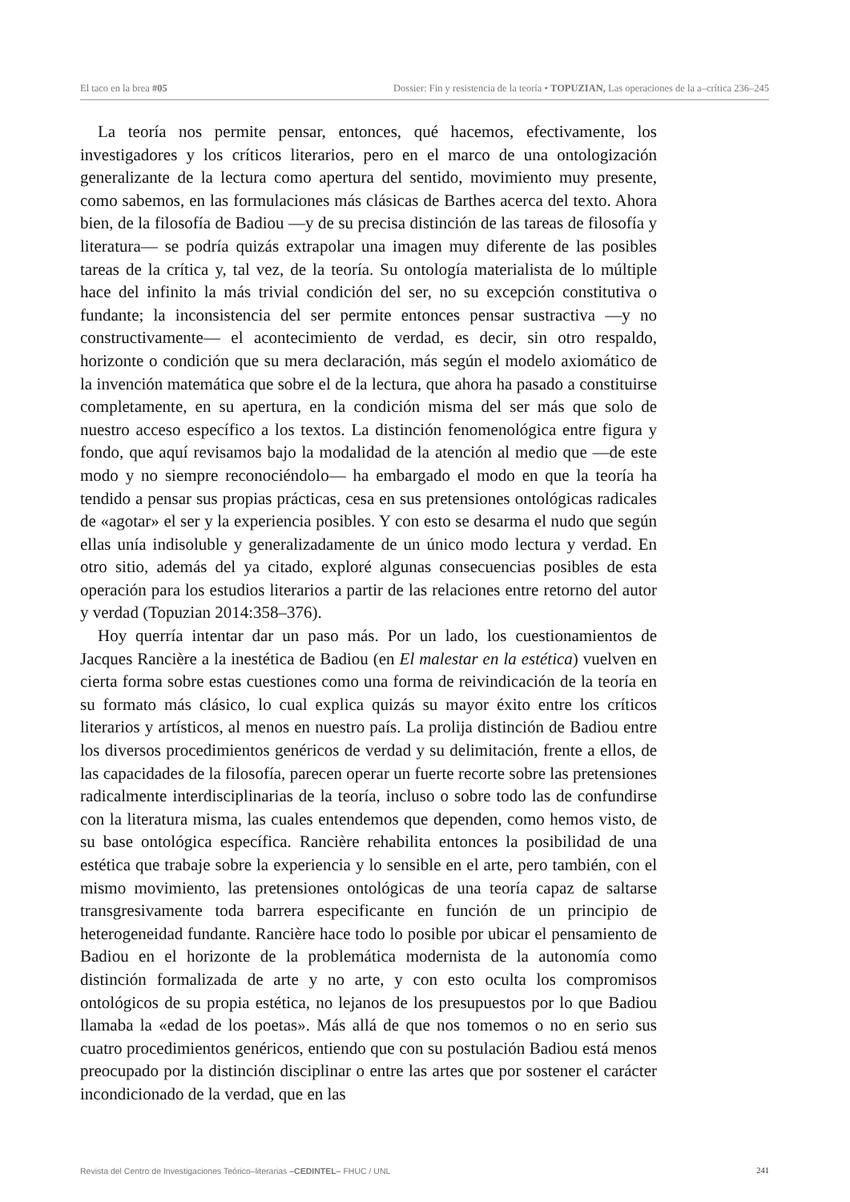El taco en la brea #05 Dossier: Fin y resistencia de la teoría • TOPUZIAN, Las operaciones de la a–crítica 236–245
La teoría nos permite pensar, entonces, qué hacemos, efectivamente, los investigadores y los críticos literarios, pero en el marco de una ontologización generalizante de la lectura como apertura del sentido, movimiento muy presente, como sabemos, en las formulaciones más clásicas de Barthes acerca del texto. Ahora bien, de la filosofía de Badiou —y de su precisa distinción de las tareas de filosofía y literatura— se podría quizás extrapolar una imagen muy diferente de las posibles tareas de la crítica y, tal vez, de la teoría. Su ontología materialista de lo múltiple hace del infinito la más trivial condición del ser, no su excepción constitutiva o fundante; la inconsistencia del ser permite entonces pensar sustractiva —y no constructivamente— el acontecimiento de verdad, es decir, sin otro respaldo, horizonte o condición que su mera declaración, más según el modelo axiomático de la invención matemática que sobre el de la lectura, que ahora ha pasado a constituirse completamente, en su apertura, en la condición misma del ser más que solo de nuestro acceso específico a los textos. La distinción fenomenológica entre figura y fondo, que aquí revisamos bajo la modalidad de la atención al medio que —de este modo y no siempre reconociéndolo— ha embargado el modo en que la teoría ha tendido a pensar sus propias prácticas, cesa en sus pretensiones ontológicas radicales de «agotar» el ser y la experiencia posibles. Y con esto se desarma el nudo que según ellas unía indisoluble y generalizadamente de un único modo lectura y verdad. En otro sitio, además del ya citado, exploré algunas consecuencias posibles de esta operación para los estudios literarios a partir de las relaciones entre retorno del autor y verdad (Topuzian 2014:358–376).
Hoy querría intentar dar un paso más. Por un lado, los cuestionamientos de Jacques Rancière a la inestética de Badiou (en El malestar en la estética) vuelven en cierta forma sobre estas cuestiones como una forma de reivindicación de la teoría en su formato más clásico, lo cual explica quizás su mayor éxito entre los críticos literarios y artísticos, al menos en nuestro país. La prolija distinción de Badiou entre los diversos procedimientos genéricos de verdad y su delimitación, frente a ellos, de las capacidades de la filosofía, parecen operar un fuerte recorte sobre las pretensiones radicalmente interdisciplinarias de la teoría, incluso o sobre todo las de confundirse con la literatura misma, las cuales entendemos que dependen, como hemos visto, de su base ontológica específica. Rancière rehabilita entonces la posibilidad de una estética que trabaje sobre la experiencia y lo sensible en el arte, pero también, con el mismo movimiento, las pretensiones ontológicas de una teoría capaz de saltarse transgresivamente toda barrera especificante en función de un principio de heterogeneidad fundante. Rancière hace todo lo posible por ubicar el pensamiento de Badiou en el horizonte de la problemática modernista de la autonomía como distinción formalizada de arte y no arte, y con esto oculta los compromisos ontológicos de su propia estética, no lejanos de los presupuestos por lo que Badiou llamaba la «edad de los poetas». Más allá de que nos tomemos o no en serio sus cuatro procedimientos genéricos, entiendo que con su postulación Badiou está menos preocupado por la distinción disciplinar o entre las artes que por sostener el carácter incondicionado de la verdad, que en las
Revista del Centro de Investigaciones Teórico–literarias –CEDINTEL– FHUC / UNL 241